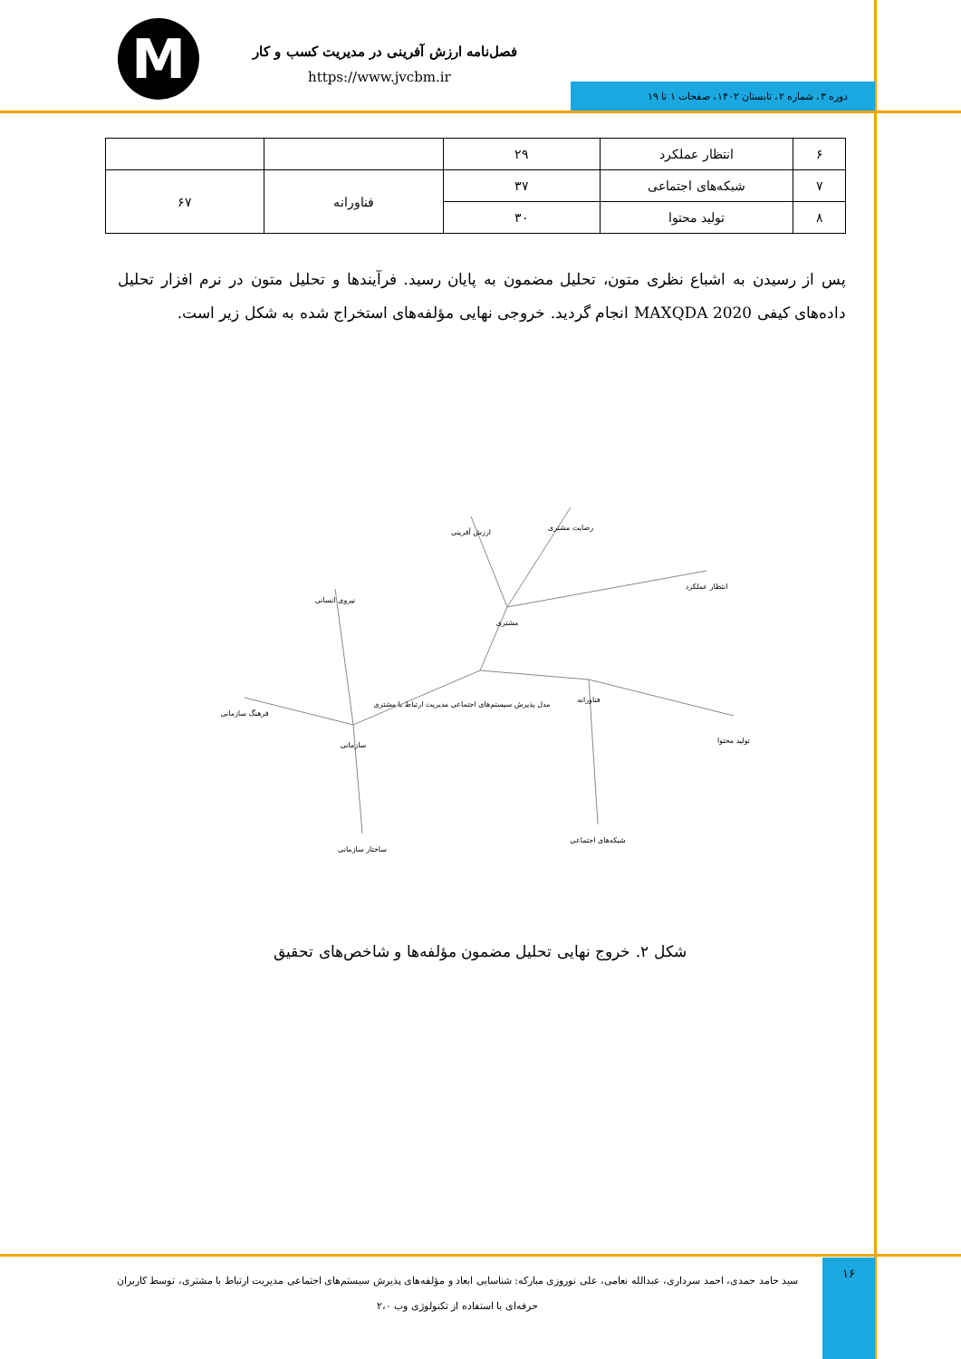M
فصل‌نامه ارزش آفرینی در مدیریت کسب و کار
https://www.jvcbm.ir
دوره ۳، شماره ۲، تابستان ۱۴۰۲، صفحات ۱ تا ۱۹
| ۶ | انتظار عملکرد | ۲۹ | | |
| ۷ | شبکه‌های اجتماعی | ۳۷ | فناورانه | ۶۷ |
| ۸ | تولید محتوا | ۳۰ | | |
پس از رسیدن به اشباع نظری متون، تحلیل مضمون به پایان رسید. فرآیندها و تحلیل متون در نرم افزار تحلیل داده‌های کیفی MAXQDA 2020 انجام گردید. خروجی نهایی مؤلفه‌های استخراج شده به شکل زیر است.
مشتری
مدل پذیرش سیستم‌های اجتماعی مدیریت ارتباط با مشتری
فناورانه
سازمانی
انتظار عملکرد
رضایت مشتری
ارزش آفرینی
نیروی انسانی
فرهنگ سازمانی
تولید محتوا
شبکه‌های اجتماعی
ساختار سازمانی
شکل ۲. خروج نهایی تحلیل مضمون مؤلفه‌ها و شاخص‌های تحقیق
۱۶
سید حامد حمدی، احمد سرداری، عبدالله نعامی، علی نوروزی مبارکه: شناسایی ابعاد و مؤلفه‌های پذیرش سیستم‌های اجتماعی مدیریت ارتباط با مشتری، توسط کاربران حرفه‌ای با استفاده از تکنولوژی وب ۲،۰